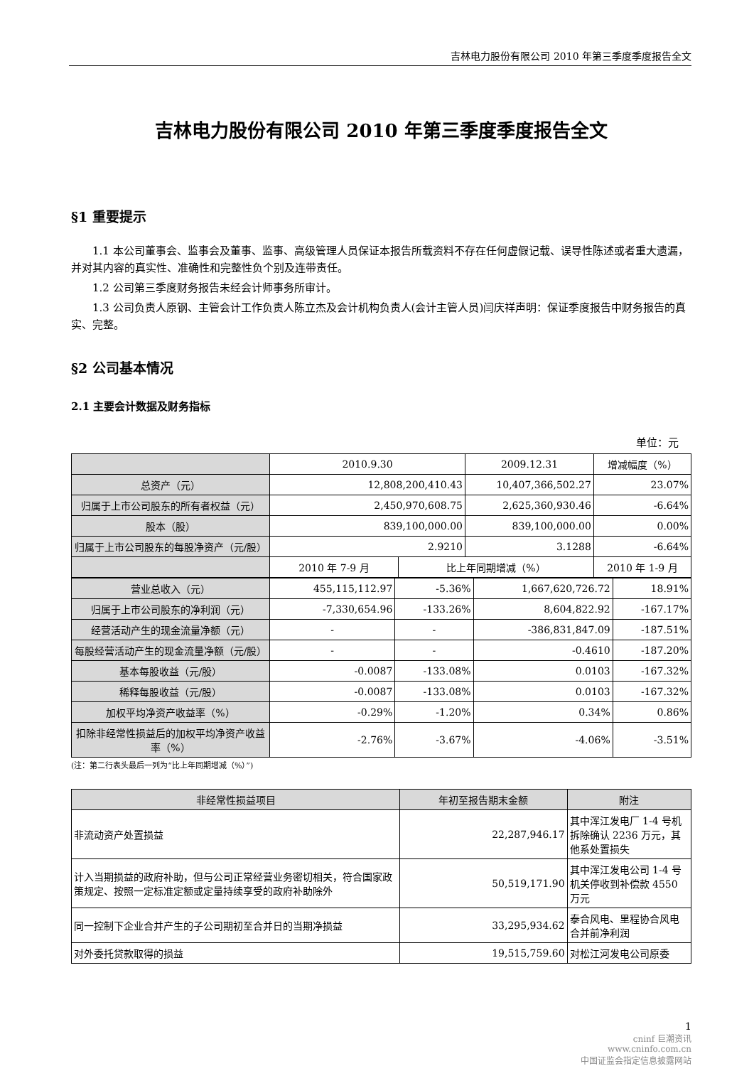吉林电力股份有限公司 2010 年第三季度季度报告全文
吉林电力股份有限公司 2010 年第三季度季度报告全文
§1 重要提示
1.1 本公司董事会、监事会及董事、监事、高级管理人员保证本报告所载资料不存在任何虚假记载、误导性陈述或者重大遗漏，并对其内容的真实性、准确性和完整性负个别及连带责任。
1.2 公司第三季度财务报告未经会计师事务所审计。
1.3 公司负责人原钢、主管会计工作负责人陈立杰及会计机构负责人(会计主管人员)闫庆祥声明：保证季度报告中财务报告的真实、完整。
§2 公司基本情况
2.1 主要会计数据及财务指标
单位：元
| | 2010.9.30 | | 2009.12.31 | | 增减幅度（%） |
| --- | --- | --- | --- | --- | --- |
| 总资产（元） | 12,808,200,410.43 | | 10,407,366,502.27 | | 23.07% |
| 归属于上市公司股东的所有者权益（元） | 2,450,970,608.75 | | 2,625,360,930.46 | | -6.64% |
| 股本（股） | 839,100,000.00 | | 839,100,000.00 | | 0.00% |
| 归属于上市公司股东的每股净资产（元/股） | 2.9210 | | 3.1288 | | -6.64% |
| | 2010 年 7-9 月 | 比上年同期增减（%） | | 2010 年 1-9 月 | |
| 营业总收入（元） | 455,115,112.97 | -5.36% | 1,667,620,726.72 | 18.91% |
| 归属于上市公司股东的净利润（元） | -7,330,654.96 | -133.26% | 8,604,822.92 | -167.17% |
| 经营活动产生的现金流量净额（元） | - | - | -386,831,847.09 | -187.51% |
| 每股经营活动产生的现金流量净额（元/股） | - | - | -0.4610 | -187.20% |
| 基本每股收益（元/股） | -0.0087 | -133.08% | 0.0103 | -167.32% |
| 稀释每股收益（元/股） | -0.0087 | -133.08% | 0.0103 | -167.32% |
| 加权平均净资产收益率（%） | -0.29% | -1.20% | 0.34% | 0.86% |
| 扣除非经常性损益后的加权平均净资产收益率（%） | -2.76% | -3.67% | -4.06% | -3.51% |
(注：第二行表头最后一列为“比上年同期增减（%）”)
| 非经常性损益项目 | 年初至报告期末金额 | 附注 |
| 非流动资产处置损益 | 22,287,946.17 | 其中浑江发电厂 1-4 号机拆除确认 2236 万元，其他系处置损失 |
| 计入当期损益的政府补助，但与公司正常经营业务密切相关，符合国家政策规定、按照一定标准定额或定量持续享受的政府补助除外 | 50,519,171.90 | 其中浑江发电公司 1-4 号机关停收到补偿款 4550 万元 |
| 同一控制下企业合并产生的子公司期初至合并日的当期净损益 | 33,295,934.62 | 泰合风电、里程协合风电合并前净利润 |
| 对外委托贷款取得的损益 | 19,515,759.60 | 对松江河发电公司原委 |
1
cninf 巨潮资讯
www.cninfo.com.cn
中国证监会指定信息披露网站